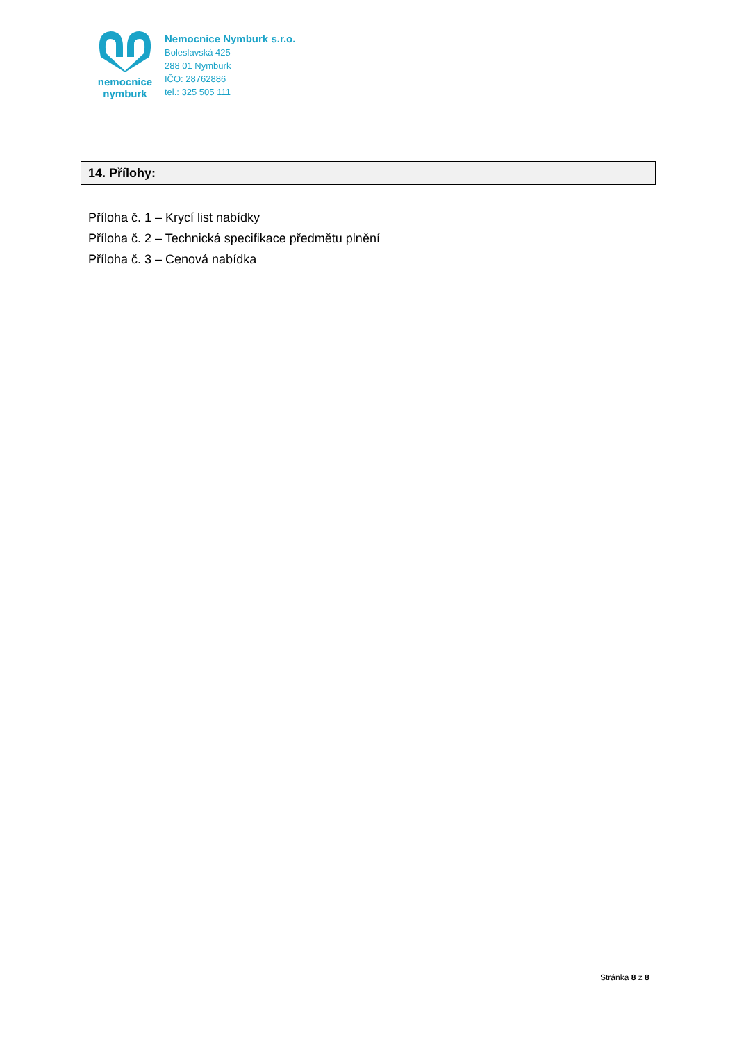nemocnice
nymburk
Nemocnice Nymburk s.r.o.
Boleslavská 425
288 01 Nymburk
IČO: 28762886
tel.: 325 505 111
14. Přílohy:
Příloha č. 1 – Krycí list nabídky
Příloha č. 2 – Technická specifikace předmětu plnění
Příloha č. 3 – Cenová nabídka
Stránka 8 z 8